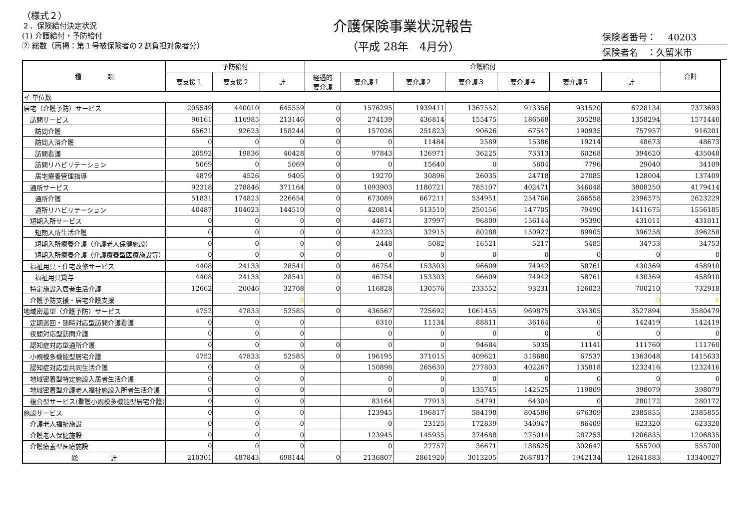（様式２）
２．保険給付決定状況
(1) 介護給付・予防給付
② 総数（再掲：第１号被保険者の２割負担対象者分）
介護保険事業状況報告
（平成 28年　4月分）
保険者番号：　 40203
保険者名　：久留米市
| 種 類 | 予防給付 | | | 介護給付 | | | | | | | 合計 |
| --- | --- | --- | --- | --- | --- | --- | --- | --- | --- | --- | --- |
| | 要支援１ | 要支援２ | 計 | 経過的 要介護 | 要介護１ | 要介護２ | 要介護３ | 要介護４ | 要介護５ | 計 | |
| イ 単位数 | | | | | | | | | | | |
| 居宅（介護予防）サービス | 205549 | 440010 | 645559 | 0 | 1576295 | 1939411 | 1367552 | 913356 | 931520 | 6728134 | 7373693 |
| 訪問サービス | 96161 | 116985 | 213146 | 0 | 274139 | 436814 | 155475 | 186568 | 305298 | 1358294 | 1571440 |
| 訪問介護 | 65621 | 92623 | 158244 | 0 | 157026 | 251823 | 90626 | 67547 | 190935 | 757957 | 916201 |
| 訪問入浴介護 | 0 | 0 | 0 | 0 | 0 | 11484 | 2589 | 15386 | 19214 | 48673 | 48673 |
| 訪問看護 | 20592 | 19836 | 40428 | 0 | 97843 | 126971 | 36225 | 73313 | 60268 | 394620 | 435048 |
| 訪問リハビリテーション | 5069 | 0 | 5069 | 0 | 0 | 15640 | 0 | 5604 | 7796 | 29040 | 34109 |
| 居宅療養管理指導 | 4879 | 4526 | 9405 | 0 | 19270 | 30896 | 26035 | 24718 | 27085 | 128004 | 137409 |
| 通所サービス | 92318 | 278846 | 371164 | 0 | 1093903 | 1180721 | 785107 | 402471 | 346048 | 3808250 | 4179414 |
| 通所介護 | 51831 | 174823 | 226654 | 0 | 673089 | 667211 | 534951 | 254766 | 266558 | 2396575 | 2623229 |
| 通所リハビリテーション | 40487 | 104023 | 144510 | 0 | 420814 | 513510 | 250156 | 147705 | 79490 | 1411675 | 1556185 |
| 短期入所サービス | 0 | 0 | 0 | 0 | 44671 | 37997 | 96809 | 156144 | 95390 | 431011 | 431011 |
| 短期入所生活介護 | 0 | 0 | 0 | 0 | 42223 | 32915 | 80288 | 150927 | 89905 | 396258 | 396258 |
| 短期入所療養介護（介護老人保健施設） | 0 | 0 | 0 | 0 | 2448 | 5082 | 16521 | 5217 | 5485 | 34753 | 34753 |
| 短期入所療養介護（介護療養型医療施設等） | 0 | 0 | 0 | 0 | 0 | 0 | 0 | 0 | 0 | 0 | 0 |
| 福祉用具・住宅改修サービス | 4408 | 24133 | 28541 | 0 | 46754 | 153303 | 96609 | 74942 | 58761 | 430369 | 458910 |
| 福祉用具貸与 | 4408 | 24133 | 28541 | 0 | 46754 | 153303 | 96609 | 74942 | 58761 | 430369 | 458910 |
| 特定施設入居者生活介護 | 12662 | 20046 | 32708 | 0 | 116828 | 130576 | 233552 | 93231 | 126023 | 700210 | 732918 |
| 介護予防支援・居宅介護支援 | | | 0 | | | | | | | 0 | 0 |
| 地域密着型（介護予防）サービス | 4752 | 47833 | 52585 | 0 | 436567 | 725692 | 1061455 | 969875 | 334305 | 3527894 | 3580479 |
| 定期巡回・随時対応型訪問介護看護 | 0 | 0 | 0 | | 6310 | 11134 | 88811 | 36164 | 0 | 142419 | 142419 |
| 夜間対応型訪問介護 | 0 | 0 | 0 | | 0 | 0 | 0 | 0 | 0 | 0 | 0 |
| 認知症対応型通所介護 | 0 | 0 | 0 | 0 | 0 | 0 | 94684 | 5935 | 11141 | 111760 | 111760 |
| 小規模多機能型居宅介護 | 4752 | 47833 | 52585 | 0 | 196195 | 371015 | 409621 | 318680 | 67537 | 1363048 | 1415633 |
| 認知症対応型共同生活介護 | 0 | 0 | 0 | | 150898 | 265630 | 277803 | 402267 | 135818 | 1232416 | 1232416 |
| 地域密着型特定施設入居者生活介護 | 0 | 0 | 0 | | 0 | 0 | 0 | 0 | 0 | 0 | 0 |
| 地域密着型介護老人福祉施設入所者生活介護 | 0 | 0 | 0 | | 0 | 0 | 135745 | 142525 | 119809 | 398079 | 398079 |
| 複合型サービス(看護小規模多機能型居宅介護) | 0 | 0 | 0 | | 83164 | 77913 | 54791 | 64304 | 0 | 280172 | 280172 |
| 施設サービス | 0 | 0 | 0 | | 123945 | 196817 | 584198 | 804586 | 676309 | 2385855 | 2385855 |
| 介護老人福祉施設 | 0 | 0 | 0 | | 0 | 23125 | 172839 | 340947 | 86409 | 623320 | 623320 |
| 介護老人保健施設 | 0 | 0 | 0 | | 123945 | 145935 | 374688 | 275014 | 287253 | 1206835 | 1206835 |
| 介護療養型医療施設 | 0 | 0 | 0 | | 0 | 27757 | 36671 | 188625 | 302647 | 555700 | 555700 |
| 総 計 | 210301 | 487843 | 698144 | 0 | 2136807 | 2861920 | 3013205 | 2687817 | 1942134 | 12641883 | 13340027 |